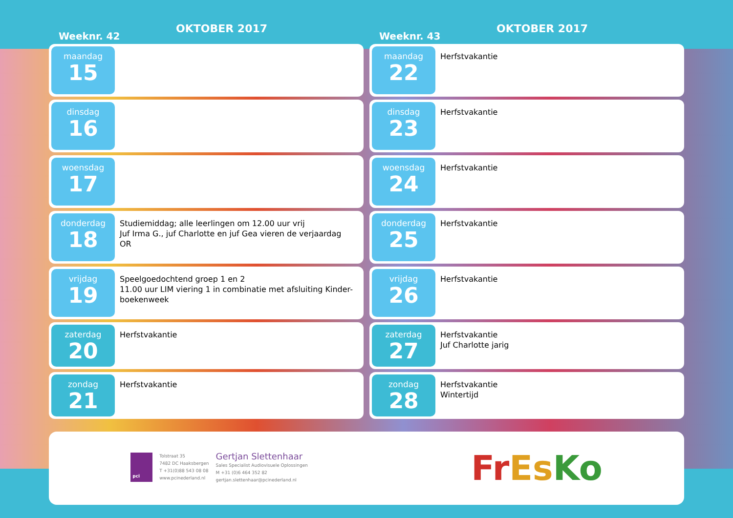Weeknr. 42
OKTOBER 2017
maandag
15
dinsdag
16
woensdag
17
donderdag
18
Studiemiddag; alle leerlingen om 12.00 uur vrij
Juf Irma G., juf Charlotte en juf Gea vieren de verjaardag
OR
vrijdag
19
Speelgoedochtend groep 1 en 2
11.00 uur LIM viering 1 in combinatie met afsluiting Kinder-boekenweek
zaterdag
20
Herfstvakantie
zondag
21
Herfstvakantie
Weeknr. 43
OKTOBER 2017
maandag
22
Herfstvakantie
dinsdag
23
Herfstvakantie
woensdag
24
Herfstvakantie
donderdag
25
Herfstvakantie
vrijdag
26
Herfstvakantie
zaterdag
27
Herfstvakantie
Juf Charlotte jarig
zondag
28
Herfstvakantie
Wintertijd
pci
Tolstraat 35
7482 DC Haaksbergen
T +31(0)88 543 08 08
www.pcinederland.nl
Gertjan Slettenhaar
Sales Specialist Audiovisuele Oplossingen
M +31 (0)6 464 352 82
gertjan.slettenhaar@pcinederland.nl
FrEs Ko